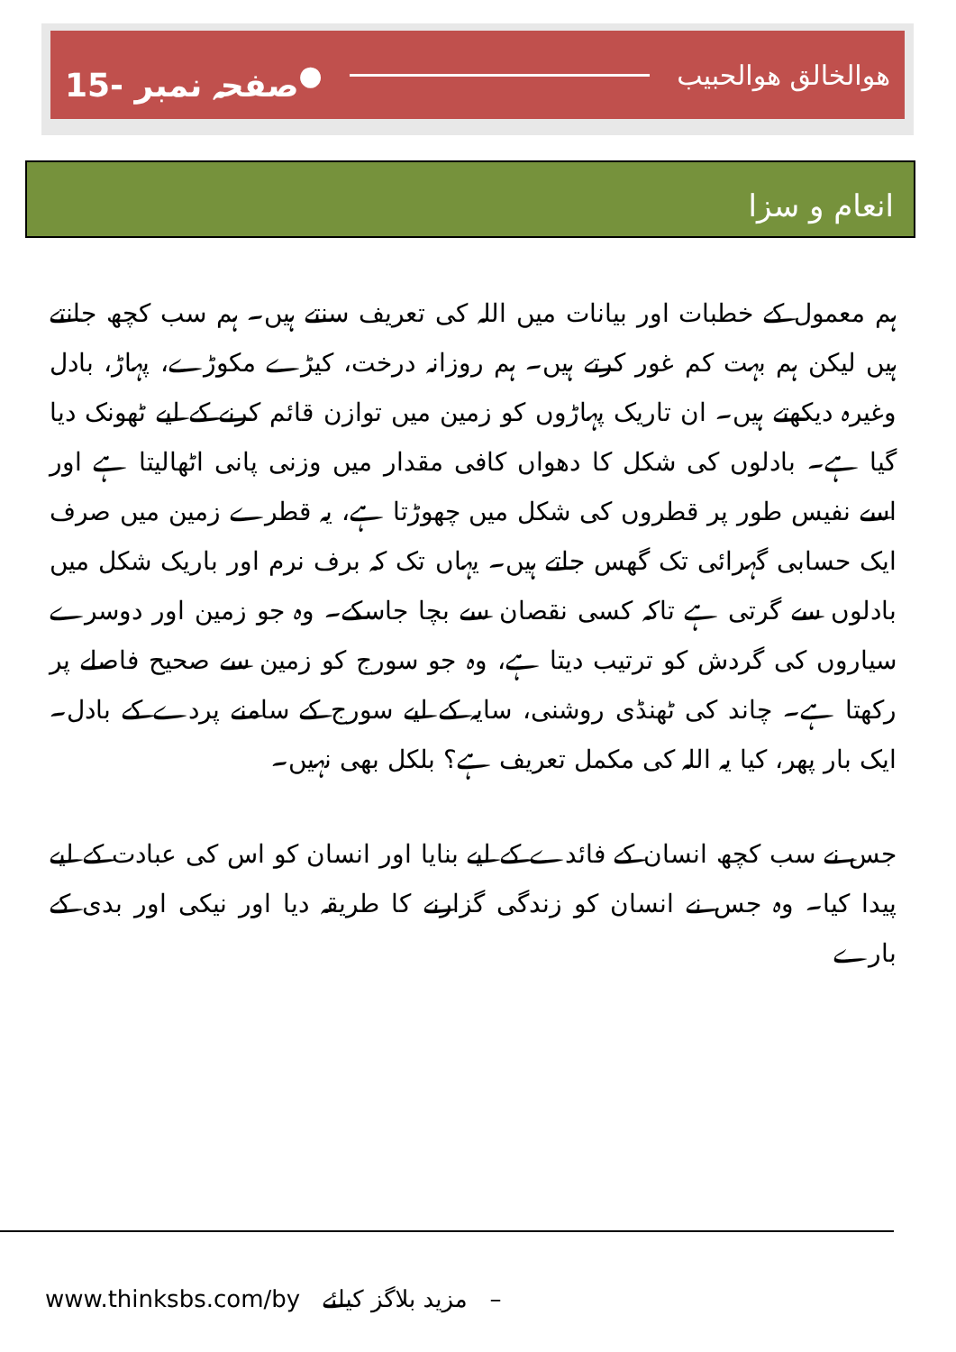15- صفحہ نمبر ● ھوالخالق ھوالحبیب
انعام و سزا
ہم معمول کے خطبات اور بیانات میں اللہ کی تعریف سنتے ہیں۔ ہم سب کچھ جانتے ہیں لیکن ہم بہت کم غور کرتے ہیں۔ ہم روزانہ درخت، کیڑے مکوڑے، پہاڑ، بادل وغیرہ دیکھتے ہیں۔ ان تاریک پہاڑوں کو زمین میں توازن قائم کرنے کے لیے ٹھونک دیا گیا ہے۔ بادلوں کی شکل کا دھواں کافی مقدار میں وزنی پانی اٹھالیتا ہے اور اسے نفیس طور پر قطروں کی شکل میں چھوڑتا ہے، یہ قطرے زمین میں صرف ایک حسابی گہرائی تک گھس جاتے ہیں۔ یہاں تک کہ برف نرم اور باریک شکل میں بادلوں سے گرتی ہے تاکہ کسی نقصان سے بچا جاسکے۔ وہ جو زمین اور دوسرے سیاروں کی گردش کو ترتیب دیتا ہے، وہ جو سورج کو زمین سے صحیح فاصلے پر رکھتا ہے۔ چاند کی ٹھنڈی روشنی، سایہ کے لیے سورج کے سامنے پردے کے بادل۔ ایک بار پھر، کیا یہ اللہ کی مکمل تعریف ہے؟ بلکل بھی نہیں۔
جس نے سب کچھ انسان کے فائدے کے لیے بنایا اور انسان کو اس کی عبادت کے لیے پیدا کیا۔ وہ جس نے انسان کو زندگی گزارنے کا طریقہ دیا اور نیکی اور بدی کے بارے
www.thinksbs.com/by مزید بلاگز کیلئے –